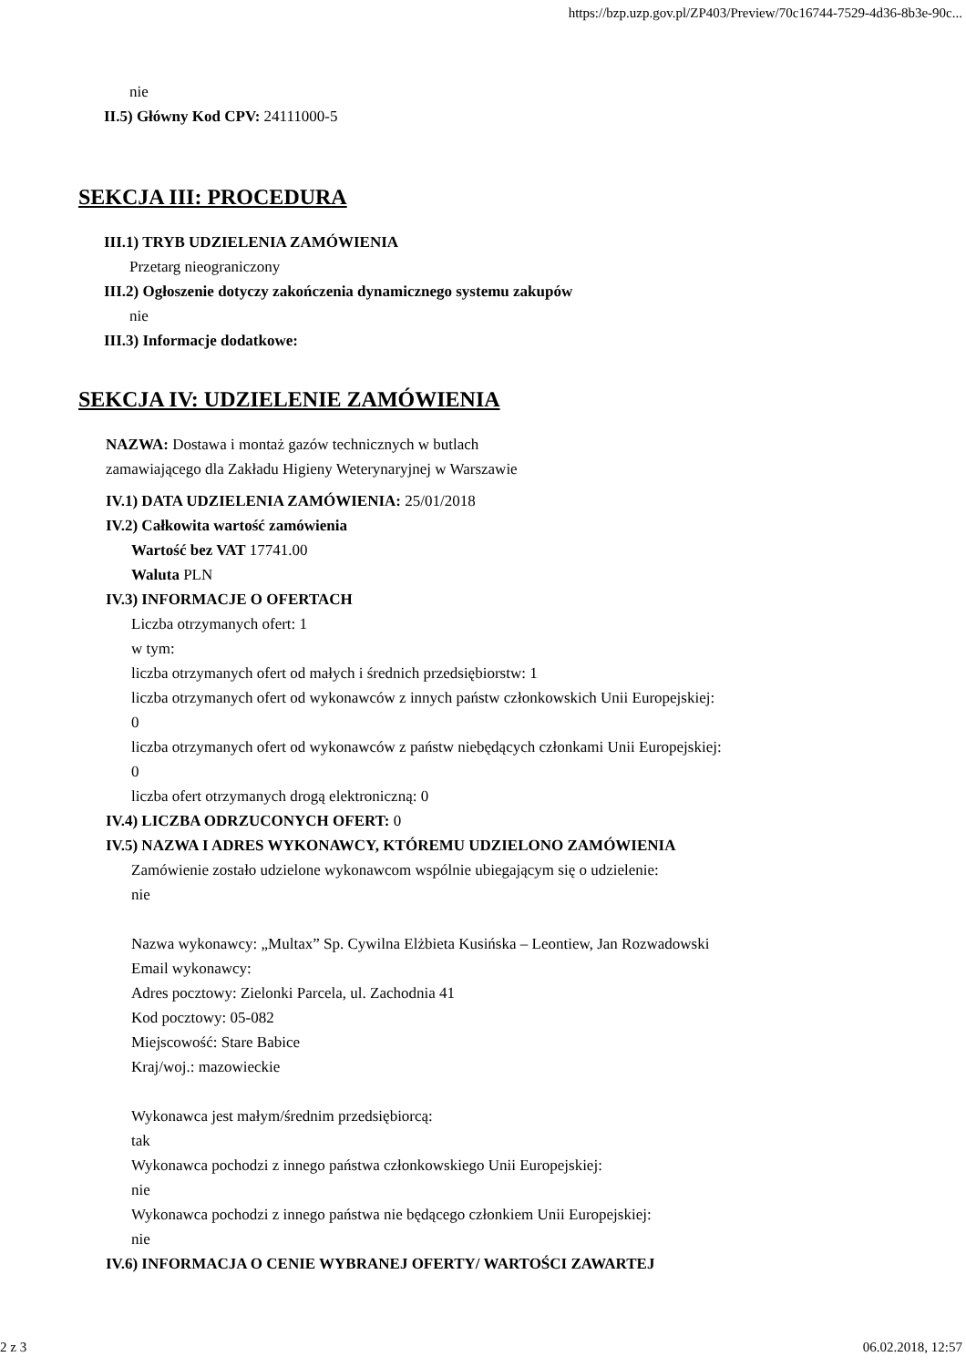https://bzp.uzp.gov.pl/ZP403/Preview/70c16744-7529-4d36-8b3e-90c...
nie
II.5) Główny Kod CPV: 24111000-5
SEKCJA III: PROCEDURA
III.1) TRYB UDZIELENIA ZAMÓWIENIA
Przetarg nieograniczony
III.2) Ogłoszenie dotyczy zakończenia dynamicznego systemu zakupów
nie
III.3) Informacje dodatkowe:
SEKCJA IV: UDZIELENIE ZAMÓWIENIA
NAZWA: Dostawa i montaż gazów technicznych w butlach zamawiającego dla Zakładu Higieny Weterynaryjnej w Warszawie
IV.1) DATA UDZIELENIA ZAMÓWIENIA: 25/01/2018
IV.2) Całkowita wartość zamówienia
Wartość bez VAT 17741.00
Waluta PLN
IV.3) INFORMACJE O OFERTACH
Liczba otrzymanych ofert: 1
w tym:
liczba otrzymanych ofert od małych i średnich przedsiębiorstw: 1
liczba otrzymanych ofert od wykonawców z innych państw członkowskich Unii Europejskiej:
0
liczba otrzymanych ofert od wykonawców z państw niebędących członkami Unii Europejskiej:
0
liczba ofert otrzymanych drogą elektroniczną: 0
IV.4) LICZBA ODRZUCONYCH OFERT: 0
IV.5) NAZWA I ADRES WYKONAWCY, KTÓREMU UDZIELONO ZAMÓWIENIA
Zamówienie zostało udzielone wykonawcom wspólnie ubiegającym się o udzielenie:
nie
Nazwa wykonawcy: „Multax” Sp. Cywilna Elżbieta Kusińska – Leontiew, Jan Rozwadowski
Email wykonawcy:
Adres pocztowy: Zielonki Parcela, ul. Zachodnia 41
Kod pocztowy: 05-082
Miejscowość: Stare Babice
Kraj/woj.: mazowieckie
Wykonawca jest małym/średnim przedsiębiorcą:
tak
Wykonawca pochodzi z innego państwa członkowskiego Unii Europejskiej:
nie
Wykonawca pochodzi z innego państwa nie będącego członkiem Unii Europejskiej:
nie
IV.6) INFORMACJA O CENIE WYBRANEJ OFERTY/ WARTOŚCI ZAWARTEJ
2 z 3 06.02.2018, 12:57